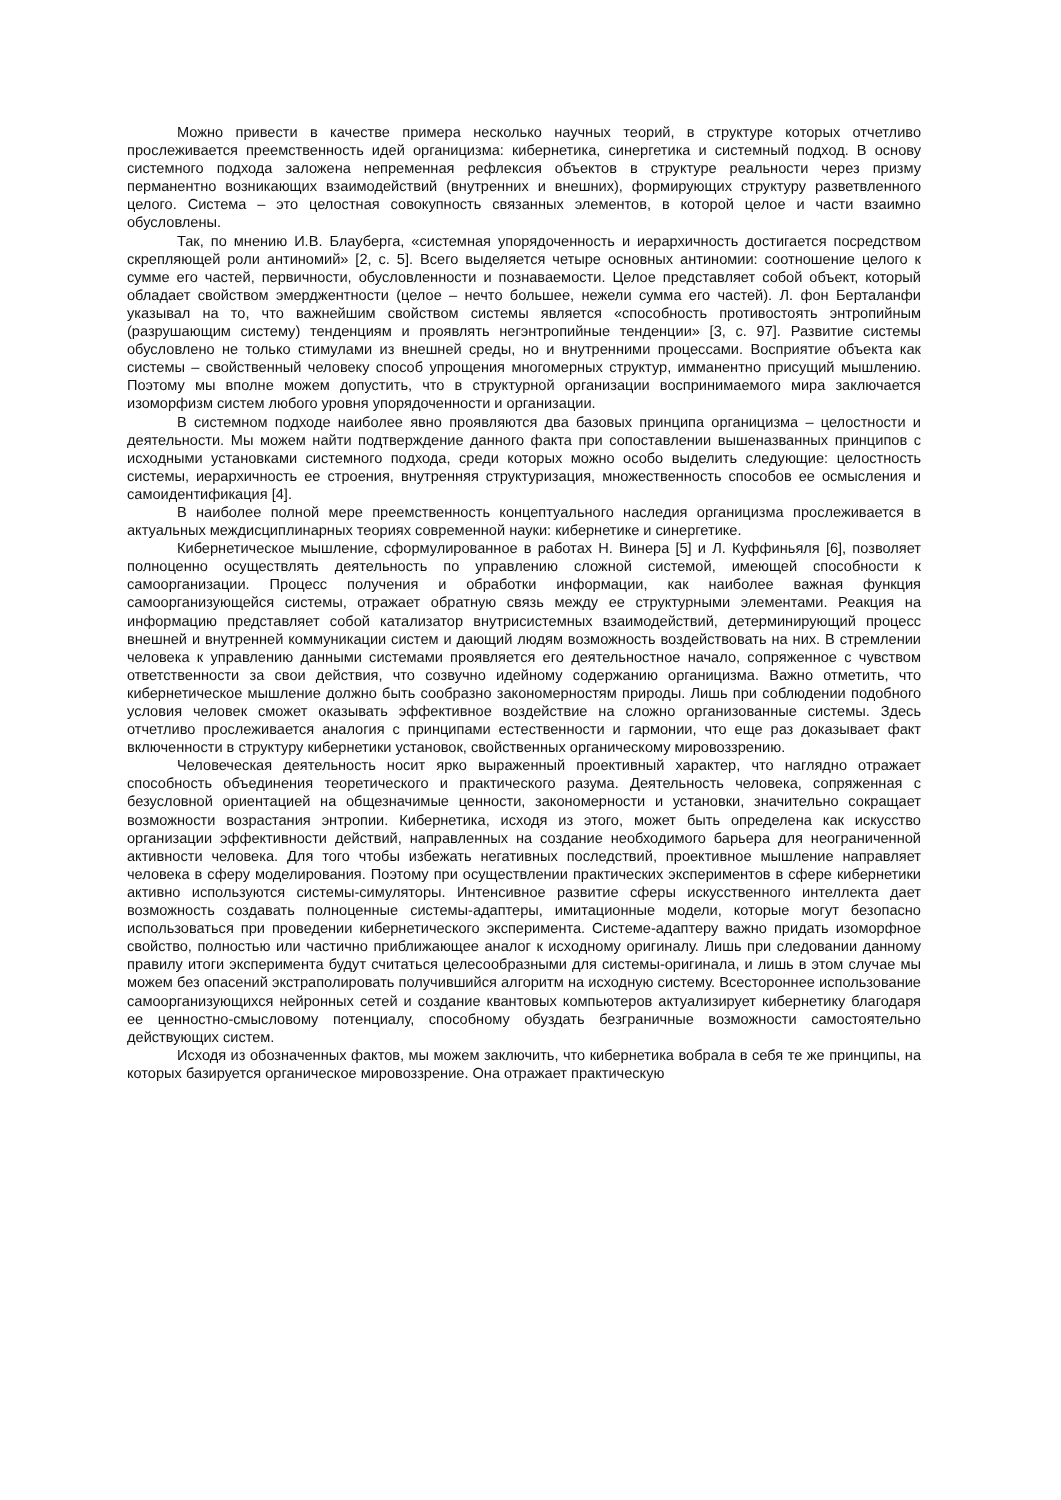Можно привести в качестве примера несколько научных теорий, в структуре которых отчетливо прослеживается преемственность идей органицизма: кибернетика, синергетика и системный подход. В основу системного подхода заложена непременная рефлексия объектов в структуре реальности через призму перманентно возникающих взаимодействий (внутренних и внешних), формирующих структуру разветвленного целого. Система – это целостная совокупность связанных элементов, в которой целое и части взаимно обусловлены.
Так, по мнению И.В. Блауберга, «системная упорядоченность и иерархичность достигается посредством скрепляющей роли антиномий» [2, с. 5]. Всего выделяется четыре основных антиномии: соотношение целого к сумме его частей, первичности, обусловленности и познаваемости. Целое представляет собой объект, который обладает свойством эмерджентности (целое – нечто большее, нежели сумма его частей). Л. фон Берталанфи указывал на то, что важнейшим свойством системы является «способность противостоять энтропийным (разрушающим систему) тенденциям и проявлять негэнтропийные тенденции» [3, с. 97]. Развитие системы обусловлено не только стимулами из внешней среды, но и внутренними процессами. Восприятие объекта как системы – свойственный человеку способ упрощения многомерных структур, имманентно присущий мышлению. Поэтому мы вполне можем допустить, что в структурной организации воспринимаемого мира заключается изоморфизм систем любого уровня упорядоченности и организации.
В системном подходе наиболее явно проявляются два базовых принципа органицизма – целостности и деятельности. Мы можем найти подтверждение данного факта при сопоставлении вышеназванных принципов с исходными установками системного подхода, среди которых можно особо выделить следующие: целостность системы, иерархичность ее строения, внутренняя структуризация, множественность способов ее осмысления и самоидентификация [4].
В наиболее полной мере преемственность концептуального наследия органицизма прослеживается в актуальных междисциплинарных теориях современной науки: кибернетике и синергетике.
Кибернетическое мышление, сформулированное в работах Н. Винера [5] и Л. Куффиньяля [6], позволяет полноценно осуществлять деятельность по управлению сложной системой, имеющей способности к самоорганизации. Процесс получения и обработки информации, как наиболее важная функция самоорганизующейся системы, отражает обратную связь между ее структурными элементами. Реакция на информацию представляет собой катализатор внутрисистемных взаимодействий, детерминирующий процесс внешней и внутренней коммуникации систем и дающий людям возможность воздействовать на них. В стремлении человека к управлению данными системами проявляется его деятельностное начало, сопряженное с чувством ответственности за свои действия, что созвучно идейному содержанию органицизма. Важно отметить, что кибернетическое мышление должно быть сообразно закономерностям природы. Лишь при соблюдении подобного условия человек сможет оказывать эффективное воздействие на сложно организованные системы. Здесь отчетливо прослеживается аналогия с принципами естественности и гармонии, что еще раз доказывает факт включенности в структуру кибернетики установок, свойственных органическому мировоззрению.
Человеческая деятельность носит ярко выраженный проективный характер, что наглядно отражает способность объединения теоретического и практического разума. Деятельность человека, сопряженная с безусловной ориентацией на общезначимые ценности, закономерности и установки, значительно сокращает возможности возрастания энтропии. Кибернетика, исходя из этого, может быть определена как искусство организации эффективности действий, направленных на создание необходимого барьера для неограниченной активности человека. Для того чтобы избежать негативных последствий, проективное мышление направляет человека в сферу моделирования. Поэтому при осуществлении практических экспериментов в сфере кибернетики активно используются системы-симуляторы. Интенсивное развитие сферы искусственного интеллекта дает возможность создавать полноценные системы-адаптеры, имитационные модели, которые могут безопасно использоваться при проведении кибернетического эксперимента. Системе-адаптеру важно придать изоморфное свойство, полностью или частично приближающее аналог к исходному оригиналу. Лишь при следовании данному правилу итоги эксперимента будут считаться целесообразными для системы-оригинала, и лишь в этом случае мы можем без опасений экстраполировать получившийся алгоритм на исходную систему. Всестороннее использование самоорганизующихся нейронных сетей и создание квантовых компьютеров актуализирует кибернетику благодаря ее ценностно-смысловому потенциалу, способному обуздать безграничные возможности самостоятельно действующих систем.
Исходя из обозначенных фактов, мы можем заключить, что кибернетика вобрала в себя те же принципы, на которых базируется органическое мировоззрение. Она отражает практическую